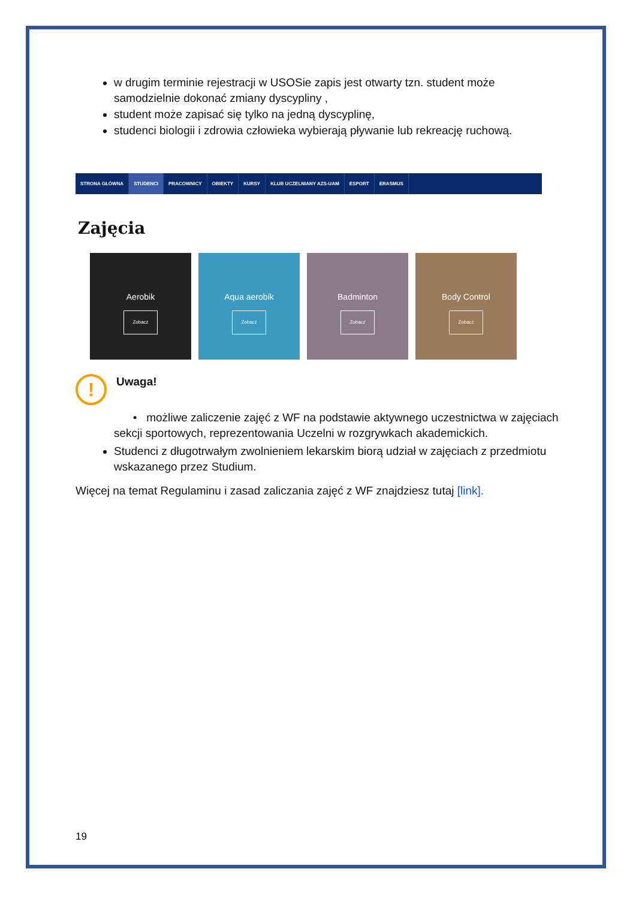w drugim terminie rejestracji w USOSie zapis jest otwarty tzn. student może samodzielnie dokonać zmiany dyscypliny ,
student może zapisać się tylko na jedną dyscyplinę,
studenci biologii i zdrowia człowieka wybierają pływanie lub rekreację ruchową.
STRONA GŁÓWNA STUDENCI PRACOWNICY OBIEKTY KURSY KLUB UCZELNIANY AZS-UAM ESPORT ERASMUS
Zajęcia
Aerobik
Zobacz
Aqua aerobik
Zobacz
Badminton
Zobacz
Body Control
Zobacz
!
Uwaga!
• możliwe zaliczenie zajęć z WF na podstawie aktywnego uczestnictwa w zajęciach sekcji sportowych, reprezentowania Uczelni w rozgrywkach akademickich.
Studenci z długotrwałym zwolnieniem lekarskim biorą udział w zajęciach z przedmiotu wskazanego przez Studium.
Więcej na temat Regulaminu i zasad zaliczania zajęć z WF znajdziesz tutaj [link].
19